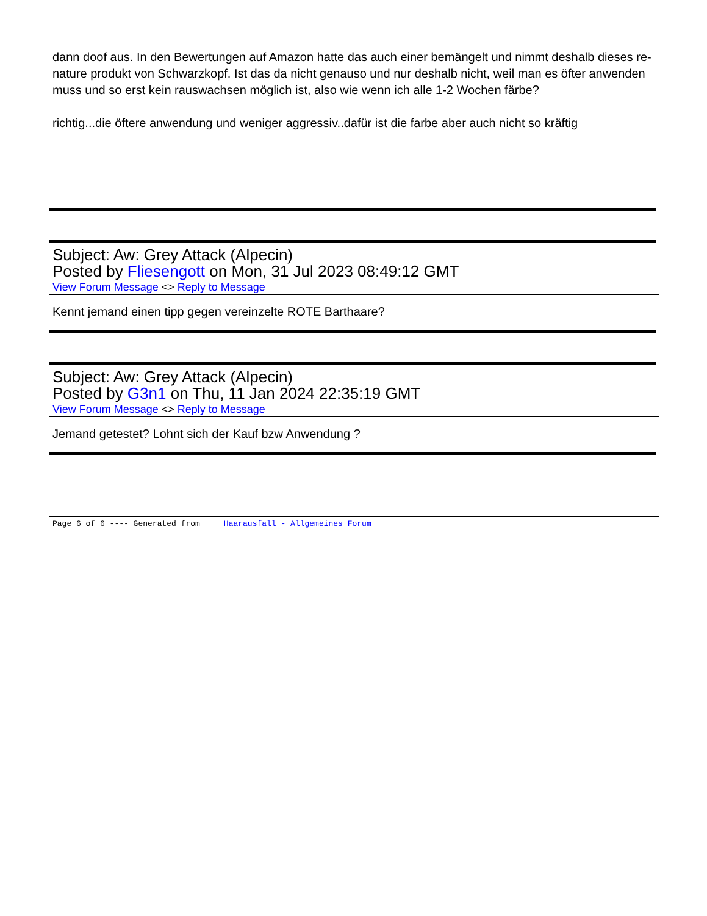dann doof aus. In den Bewertungen auf Amazon hatte das auch einer bemängelt und nimmt deshalb dieses re-nature produkt von Schwarzkopf. Ist das da nicht genauso und nur deshalb nicht, weil man es öfter anwenden muss und so erst kein rauswachsen möglich ist, also wie wenn ich alle 1-2 Wochen färbe?
richtig...die öftere anwendung und weniger aggressiv..dafür ist die farbe aber auch nicht so kräftig
Subject: Aw: Grey Attack (Alpecin)
Posted by Fliesengott on Mon, 31 Jul 2023 08:49:12 GMT
View Forum Message <> Reply to Message
Kennt jemand einen tipp gegen vereinzelte ROTE Barthaare?
Subject: Aw: Grey Attack (Alpecin)
Posted by G3n1 on Thu, 11 Jan 2024 22:35:19 GMT
View Forum Message <> Reply to Message
Jemand getestet? Lohnt sich der Kauf bzw Anwendung ?
Page 6 of 6 ---- Generated from Haarausfall - Allgemeines Forum